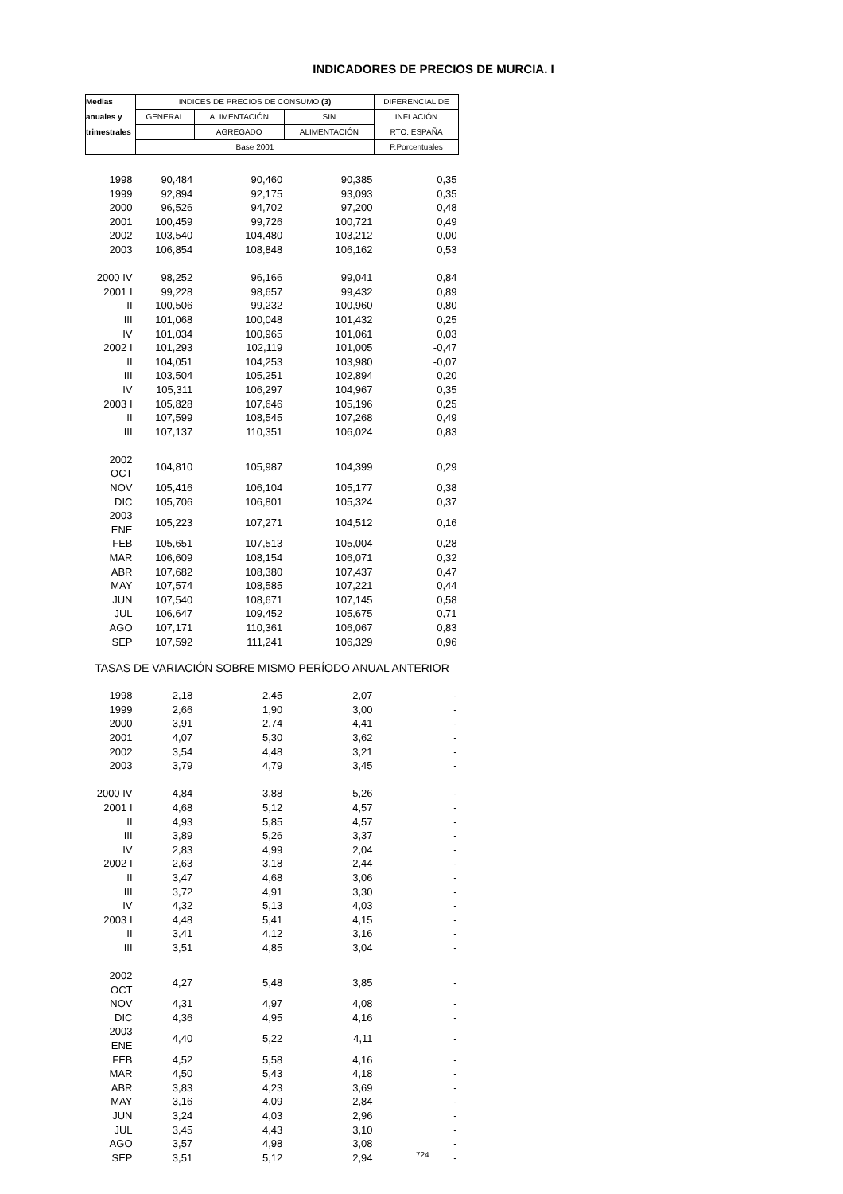INDICADORES DE PRECIOS DE MURCIA. I
| Medias | INDICES DE PRECIOS DE CONSUMO (3) | | | DIFERENCIAL DE |
| --- | --- | --- | --- | --- |
| anuales y | GENERAL | ALIMENTACIÓN | SIN | INFLACIÓN |
| trimestrales | | AGREGADO | ALIMENTACIÓN | RTO. ESPAÑA |
| | Base 2001 | | | P.Porcentuales |
| 1998 | 90,484 | 90,460 | 90,385 | 0,35 |
| 1999 | 92,894 | 92,175 | 93,093 | 0,35 |
| 2000 | 96,526 | 94,702 | 97,200 | 0,48 |
| 2001 | 100,459 | 99,726 | 100,721 | 0,49 |
| 2002 | 103,540 | 104,480 | 103,212 | 0,00 |
| 2003 | 106,854 | 108,848 | 106,162 | 0,53 |
| 2000 IV | 98,252 | 96,166 | 99,041 | 0,84 |
| 2001 I | 99,228 | 98,657 | 99,432 | 0,89 |
| II | 100,506 | 99,232 | 100,960 | 0,80 |
| III | 101,068 | 100,048 | 101,432 | 0,25 |
| IV | 101,034 | 100,965 | 101,061 | 0,03 |
| 2002 I | 101,293 | 102,119 | 101,005 | -0,47 |
| II | 104,051 | 104,253 | 103,980 | -0,07 |
| III | 103,504 | 105,251 | 102,894 | 0,20 |
| IV | 105,311 | 106,297 | 104,967 | 0,35 |
| 2003 I | 105,828 | 107,646 | 105,196 | 0,25 |
| II | 107,599 | 108,545 | 107,268 | 0,49 |
| III | 107,137 | 110,351 | 106,024 | 0,83 |
| 2002 OCT | 104,810 | 105,987 | 104,399 | 0,29 |
| NOV | 105,416 | 106,104 | 105,177 | 0,38 |
| DIC | 105,706 | 106,801 | 105,324 | 0,37 |
| 2003 ENE | 105,223 | 107,271 | 104,512 | 0,16 |
| FEB | 105,651 | 107,513 | 105,004 | 0,28 |
| MAR | 106,609 | 108,154 | 106,071 | 0,32 |
| ABR | 107,682 | 108,380 | 107,437 | 0,47 |
| MAY | 107,574 | 108,585 | 107,221 | 0,44 |
| JUN | 107,540 | 108,671 | 107,145 | 0,58 |
| JUL | 106,647 | 109,452 | 105,675 | 0,71 |
| AGO | 107,171 | 110,361 | 106,067 | 0,83 |
| SEP | 107,592 | 111,241 | 106,329 | 0,96 |
| TASAS DE VARIACIÓN SOBRE MISMO PERÍODO ANUAL ANTERIOR | | | | |
| 1998 | 2,18 | 2,45 | 2,07 | - |
| 1999 | 2,66 | 1,90 | 3,00 | - |
| 2000 | 3,91 | 2,74 | 4,41 | - |
| 2001 | 4,07 | 5,30 | 3,62 | - |
| 2002 | 3,54 | 4,48 | 3,21 | - |
| 2003 | 3,79 | 4,79 | 3,45 | - |
| 2000 IV | 4,84 | 3,88 | 5,26 | - |
| 2001 I | 4,68 | 5,12 | 4,57 | - |
| II | 4,93 | 5,85 | 4,57 | - |
| III | 3,89 | 5,26 | 3,37 | - |
| IV | 2,83 | 4,99 | 2,04 | - |
| 2002 I | 2,63 | 3,18 | 2,44 | - |
| II | 3,47 | 4,68 | 3,06 | - |
| III | 3,72 | 4,91 | 3,30 | - |
| IV | 4,32 | 5,13 | 4,03 | - |
| 2003 I | 4,48 | 5,41 | 4,15 | - |
| II | 3,41 | 4,12 | 3,16 | - |
| III | 3,51 | 4,85 | 3,04 | - |
| 2002 OCT | 4,27 | 5,48 | 3,85 | - |
| NOV | 4,31 | 4,97 | 4,08 | - |
| DIC | 4,36 | 4,95 | 4,16 | - |
| 2003 ENE | 4,40 | 5,22 | 4,11 | - |
| FEB | 4,52 | 5,58 | 4,16 | - |
| MAR | 4,50 | 5,43 | 4,18 | - |
| ABR | 3,83 | 4,23 | 3,69 | - |
| MAY | 3,16 | 4,09 | 2,84 | - |
| JUN | 3,24 | 4,03 | 2,96 | - |
| JUL | 3,45 | 4,43 | 3,10 | - |
| AGO | 3,57 | 4,98 | 3,08 | - |
| SEP | 3,51 | 5,12 | 2,94 | - |
724